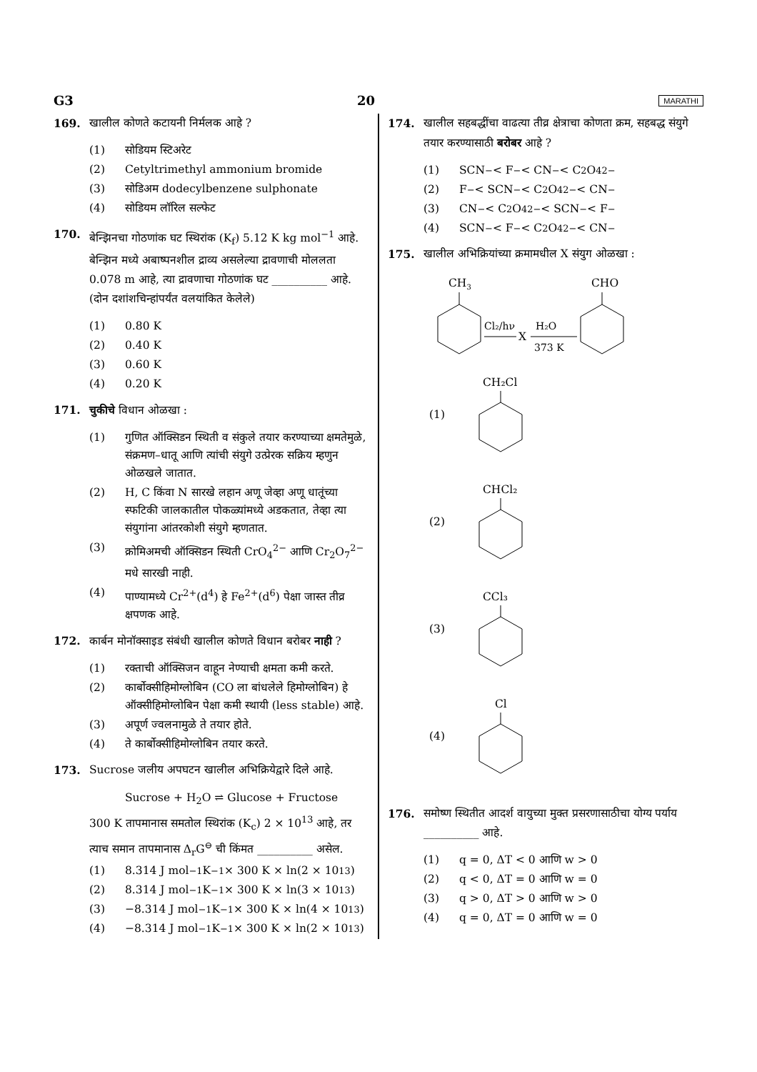G3 20 MARATHI
169. खालील कोणते कटायनी निर्मलक आहे ?
(1) सोडियम स्टिअरेट
(2) Cetyltrimethyl ammonium bromide
(3) सोडिअम dodecylbenzene sulphonate
(4) सोडियम लॉरिल सल्फेट
170. बेन्झिनचा गोठणांक घट स्थिरांक (K<sub>f</sub>) 5.12 K kg mol<sup>−1</sup> आहे. बेन्झिन मध्ये अबाष्पनशील द्राव्य असलेल्या द्रावणाची मोललता 0.078 m आहे, त्या द्रावणाचा गोठणांक घट __________ आहे. (दोन दशांशचिन्हांपर्यंत वलयांकित केलेले)
(1) 0.80 K
(2) 0.40 K
(3) 0.60 K
(4) 0.20 K
171. चुकीचे विधान ओळखा :
(1) गुणित ऑक्सिडन स्थिती व संकुले तयार करण्याच्या क्षमतेमुळे, संक्रमण–धातू आणि त्यांची संयुगे उत्प्रेरक सक्रिय म्हणुन ओळखले जातात.
(2) H, C किंवा N सारखे लहान अणू जेव्हा अणू धातूंच्या स्फटिकी जालकातील पोकळ्यांमध्ये अडकतात, तेव्हा त्या संयुगांना आंतरकोशी संयुगे म्हणतात.
(3) क्रोमिअमची ऑक्सिडन स्थिती CrO<sub>4</sub><sup>2−</sup> आणि Cr<sub>2</sub>O<sub>7</sub><sup>2−</sup> मधे सारखी नाही.
(4) पाण्यामध्ये Cr<sup>2+</sup>(d<sup>4</sup>) हे Fe<sup>2+</sup>(d<sup>6</sup>) पेक्षा जास्त तीव्र क्षपणक आहे.
172. कार्बन मोनॉक्साइड संबंधी खालील कोणते विधान बरोबर नाही ?
(1) रक्ताची ऑक्सिजन वाहून नेण्याची क्षमता कमी करते.
(2) कार्बोक्सीहिमोग्लोबिन (CO ला बांधलेले हिमोग्लोबिन) हे ऑक्सीहिमोग्लोबिन पेक्षा कमी स्थायी (less stable) आहे.
(3) अपूर्ण ज्वलनामुळे ते तयार होते.
(4) ते कार्बोक्सीहिमोग्लोबिन तयार करते.
173. Sucrose जलीय अपघटन खालील अभिक्रियेद्वारे दिले आहे.
Sucrose + H<sub>2</sub>O ⇌ Glucose + Fructose
300 K तापमानास समतोल स्थिरांक (K<sub>c</sub>) 2 × 10<sup>13</sup> आहे, तर त्याच समान तापमानास Δ<sub>r</sub>G<sup>⊖</sup> ची किंमत __________ असेल.
(1) 8.314 J mol<sup>−1</sup>K<sup>−1</sup> × 300 K × ln(2 × 10<sup>13</sup>)
(2) 8.314 J mol<sup>−1</sup>K<sup>−1</sup> × 300 K × ln(3 × 10<sup>13</sup>)
(3) −8.314 J mol<sup>−1</sup>K<sup>−1</sup> × 300 K × ln(4 × 10<sup>13</sup>)
(4) −8.314 J mol<sup>−1</sup>K<sup>−1</sup> × 300 K × ln(2 × 10<sup>13</sup>)
174. खालील सहबद्धींचा वाढत्या तीव्र क्षेत्राचा कोणता क्रम, सहबद्ध संयुगे तयार करण्यासाठी बरोबर आहे ?
(1) SCN<sup>−</sup> < F<sup>−</sup> < CN<sup>−</sup> < C<sub>2</sub>O<sub>4</sub><sup>2−</sup>
(2) F<sup>−</sup> < SCN<sup>−</sup> < C<sub>2</sub>O<sub>4</sub><sup>2−</sup> < CN<sup>−</sup>
(3) CN<sup>−</sup> < C<sub>2</sub>O<sub>4</sub><sup>2−</sup> < SCN<sup>−</sup> < F<sup>−</sup>
(4) SCN<sup>−</sup> < F<sup>−</sup> < C<sub>2</sub>O<sub>4</sub><sup>2−</sup> < CN<sup>−</sup>
175. खालील अभिक्रियांच्या क्रमामधील X संयुग ओळखा :
CH3
CHO
Cl₂/hν
X
H₂O
373 K
(1)
CH₂Cl
(2)
CHCl₂
(3)
CCl₃
(4)
Cl
176. समोष्ण स्थितीत आदर्श वायुच्या मुक्त प्रसरणासाठीचा योग्य पर्याय __________ आहे.
(1) q = 0, ΔT < 0 आणि w > 0
(2) q < 0, ΔT = 0 आणि w = 0
(3) q > 0, ΔT > 0 आणि w > 0
(4) q = 0, ΔT = 0 आणि w = 0